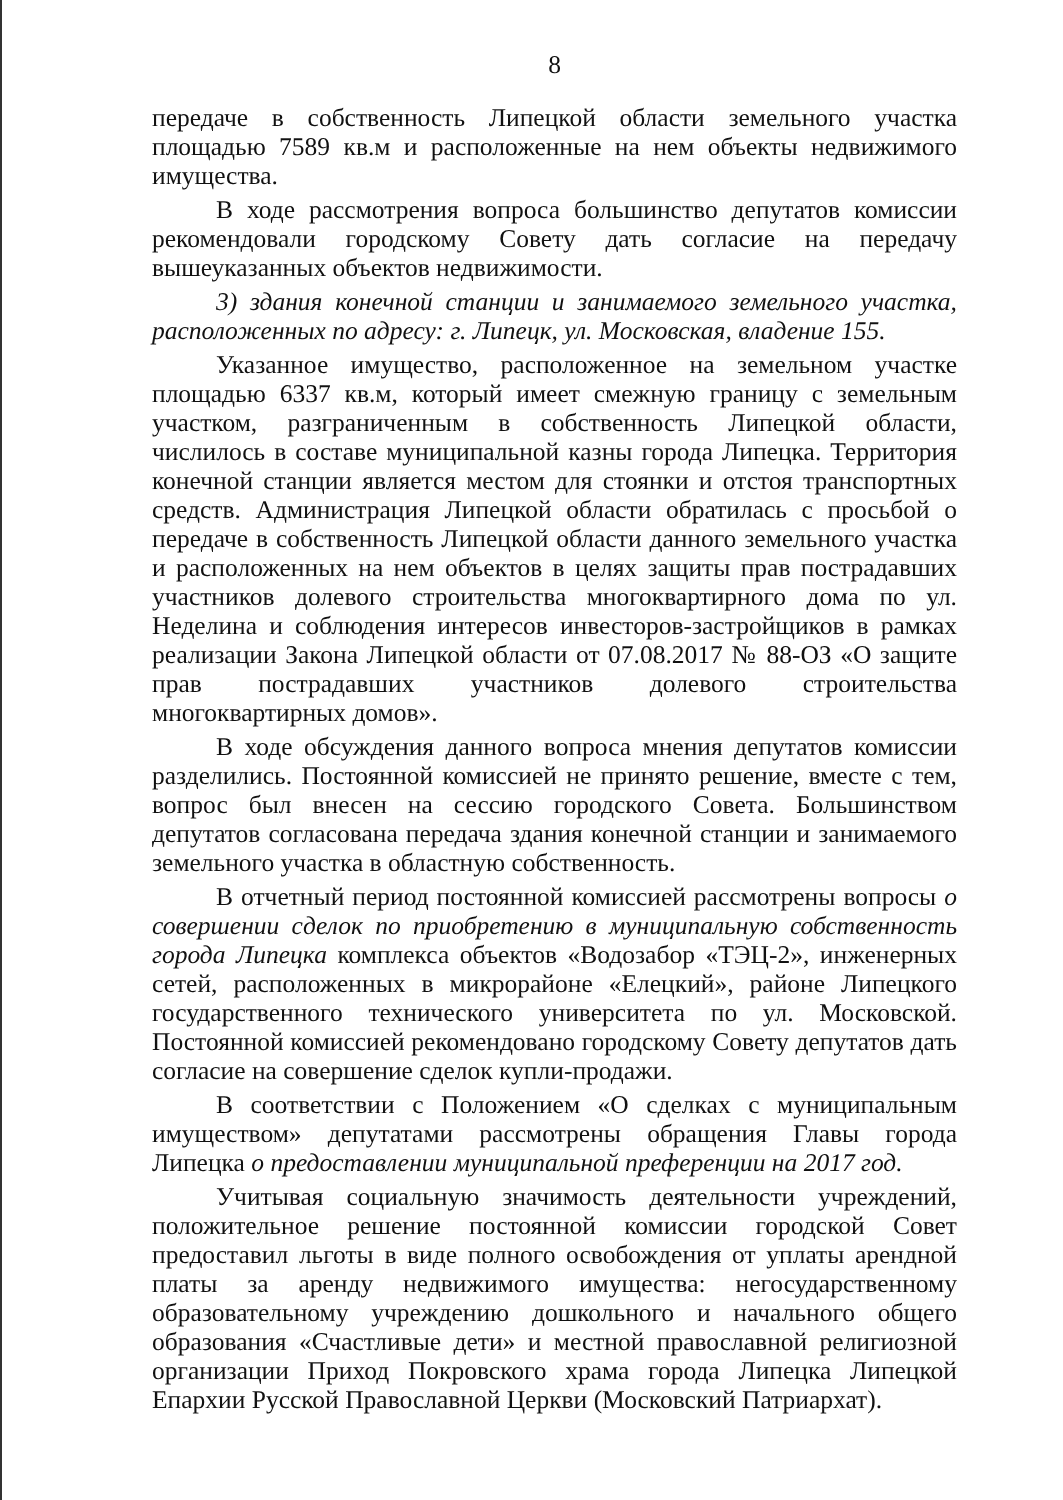8
передаче в собственность Липецкой области земельного участка площадью 7589 кв.м и расположенные на нем объекты недвижимого имущества.
В ходе рассмотрения вопроса большинство депутатов комиссии рекомендовали городскому Совету дать согласие на передачу вышеуказанных объектов недвижимости.
3) здания конечной станции и занимаемого земельного участка, расположенных по адресу: г. Липецк, ул. Московская, владение 155.
Указанное имущество, расположенное на земельном участке площадью 6337 кв.м, который имеет смежную границу с земельным участком, разграниченным в собственность Липецкой области, числилось в составе муниципальной казны города Липецка. Территория конечной станции является местом для стоянки и отстоя транспортных средств. Администрация Липецкой области обратилась с просьбой о передаче в собственность Липецкой области данного земельного участка и расположенных на нем объектов в целях защиты прав пострадавших участников долевого строительства многоквартирного дома по ул. Неделина и соблюдения интересов инвесторов-застройщиков в рамках реализации Закона Липецкой области от 07.08.2017 № 88-ОЗ «О защите прав пострадавших участников долевого строительства многоквартирных домов».
В ходе обсуждения данного вопроса мнения депутатов комиссии разделились. Постоянной комиссией не принято решение, вместе с тем, вопрос был внесен на сессию городского Совета. Большинством депутатов согласована передача здания конечной станции и занимаемого земельного участка в областную собственность.
В отчетный период постоянной комиссией рассмотрены вопросы о совершении сделок по приобретению в муниципальную собственность города Липецка комплекса объектов «Водозабор «ТЭЦ-2», инженерных сетей, расположенных в микрорайоне «Елецкий», районе Липецкого государственного технического университета по ул. Московской. Постоянной комиссией рекомендовано городскому Совету депутатов дать согласие на совершение сделок купли-продажи.
В соответствии с Положением «О сделках с муниципальным имуществом» депутатами рассмотрены обращения Главы города Липецка о предоставлении муниципальной преференции на 2017 год.
Учитывая социальную значимость деятельности учреждений, положительное решение постоянной комиссии городской Совет предоставил льготы в виде полного освобождения от уплаты арендной платы за аренду недвижимого имущества: негосударственному образовательному учреждению дошкольного и начального общего образования «Счастливые дети» и местной православной религиозной организации Приход Покровского храма города Липецка Липецкой Епархии Русской Православной Церкви (Московский Патриархат).